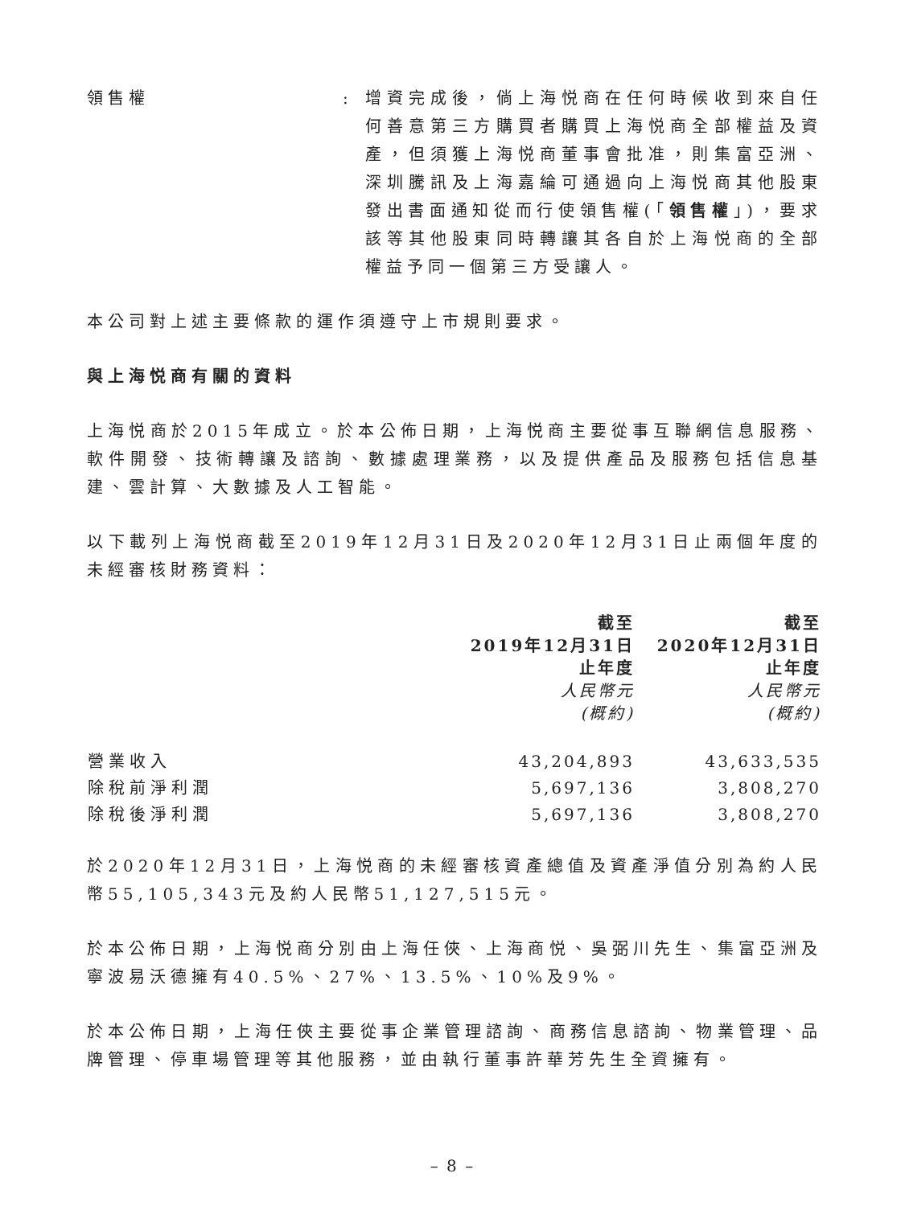領售權 : 增資完成後，倘上海悦商在任何時候收到來自任何善意第三方購買者購買上海悦商全部權益及資產，但須獲上海悦商董事會批准，則集富亞洲、深圳騰訊及上海嘉綸可通過向上海悦商其他股東發出書面通知從而行使領售權(「領售權」)，要求該等其他股東同時轉讓其各自於上海悦商的全部權益予同一個第三方受讓人。
本公司對上述主要條款的運作須遵守上市規則要求。
與上海悦商有關的資料
上海悦商於2015年成立。於本公佈日期，上海悦商主要從事互聯網信息服務、軟件開發、技術轉讓及諮詢、數據處理業務，以及提供產品及服務包括信息基建、雲計算、大數據及人工智能。
以下載列上海悦商截至2019年12月31日及2020年12月31日止兩個年度的未經審核財務資料：
| | 截至 2019年12月31日 止年度 人民幣元 (概約) | 截至 2020年12月31日 止年度 人民幣元 (概約) |
| --- | --- | --- |
| 營業收入 | 43,204,893 | 43,633,535 |
| 除稅前淨利潤 | 5,697,136 | 3,808,270 |
| 除稅後淨利潤 | 5,697,136 | 3,808,270 |
於2020年12月31日，上海悦商的未經審核資產總值及資產淨值分別為約人民幣55,105,343元及約人民幣51,127,515元。
於本公佈日期，上海悦商分別由上海任俠、上海商悦、吳弼川先生、集富亞洲及寧波易沃德擁有40.5%、27%、13.5%、10%及9%。
於本公佈日期，上海任俠主要從事企業管理諮詢、商務信息諮詢、物業管理、品牌管理、停車場管理等其他服務，並由執行董事許華芳先生全資擁有。
– 8 –